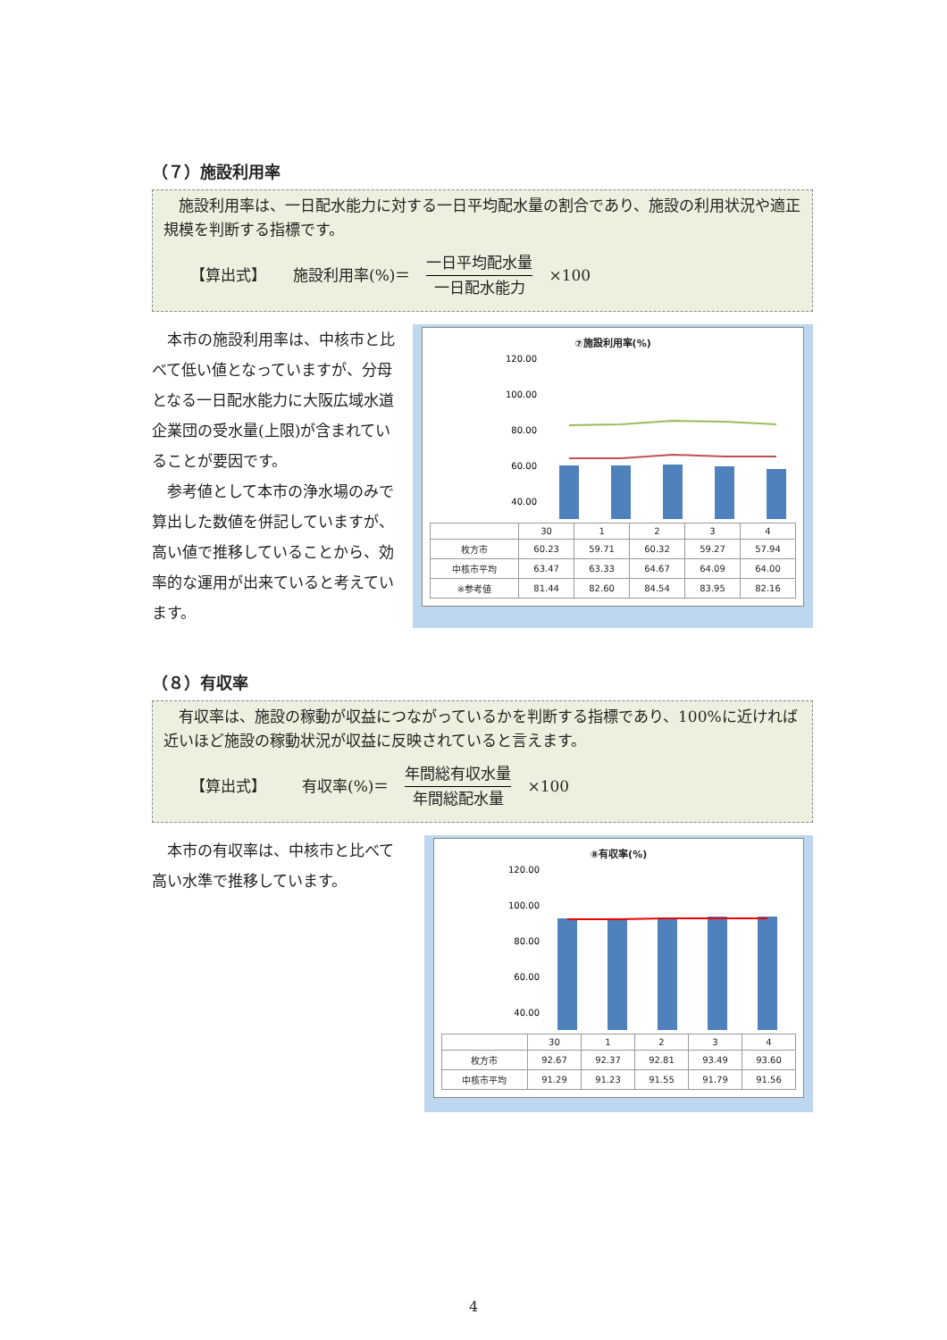（７）施設利用率
　施設利用率は、一日配水能力に対する一日平均配水量の割合であり、施設の利用状況や適正規模を判断する指標です。
【算出式】 施設利用率(%)＝
一日平均配水量
一日配水能力
×100
　本市の施設利用率は、中核市と比べて低い値となっていますが、分母となる一日配水能力に大阪広域水道企業団の受水量(上限)が含まれていることが要因です。
　参考値として本市の浄水場のみで算出した数値を併記していますが、高い値で推移していることから、効率的な運用が出来ていると考えています。
⑦施設利用率(%)
120.00
100.00
80.00
60.00
40.00
| | 30 | 1 | 2 | 3 | 4 |
| --- | --- | --- | --- | --- | --- |
| 枚方市 | 60.23 | 59.71 | 60.32 | 59.27 | 57.94 |
| 中核市平均 | 63.47 | 63.33 | 64.67 | 64.09 | 64.00 |
| ※参考値 | 81.44 | 82.60 | 84.54 | 83.95 | 82.16 |
（８）有収率
　有収率は、施設の稼動が収益につながっているかを判断する指標であり、100%に近ければ近いほど施設の稼動状況が収益に反映されていると言えます。
【算出式】 有収率(%)＝
年間総有収水量
年間総配水量
×100
　本市の有収率は、中核市と比べて高い水準で推移しています。
⑧有収率(%)
120.00
100.00
80.00
60.00
40.00
| | 30 | 1 | 2 | 3 | 4 |
| --- | --- | --- | --- | --- | --- |
| 枚方市 | 92.67 | 92.37 | 92.81 | 93.49 | 93.60 |
| 中核市平均 | 91.29 | 91.23 | 91.55 | 91.79 | 91.56 |
4